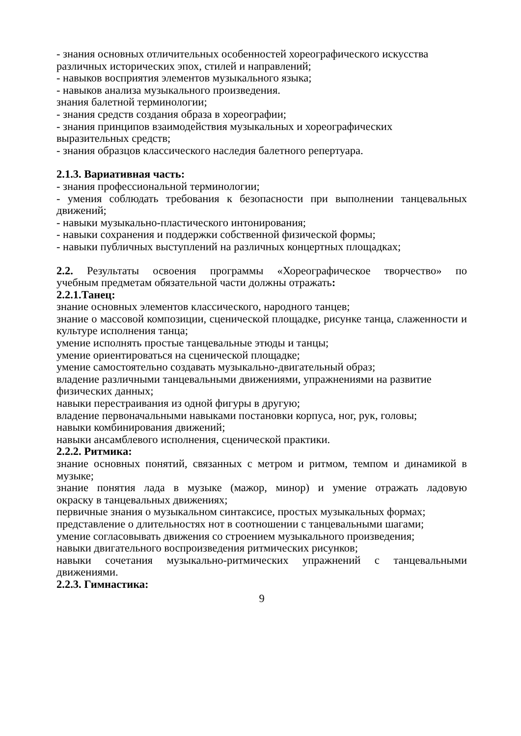- знания основных отличительных особенностей хореографического искусства различных исторических эпох, стилей и направлений;
- навыков восприятия элементов музыкального языка;
- навыков анализа музыкального произведения.
знания балетной терминологии;
- знания средств создания образа в хореографии;
- знания принципов взаимодействия музыкальных и хореографических выразительных средств;
- знания образцов классического наследия балетного репертуара.
2.1.3. Вариативная часть:
- знания профессиональной терминологии;
- умения соблюдать требования к безопасности при выполнении танцевальных
движений;
- навыки музыкально-пластического интонирования;
- навыки сохранения и поддержки собственной физической формы;
- навыки публичных выступлений на различных концертных площадках;
2.2. Результаты освоения программы «Хореографическое творчество» по
учебным предметам обязательной части должны отражать:
2.2.1.Танец:
знание основных элементов классического, народного танцев;
знание о массовой композиции, сценической площадке, рисунке танца, слаженности и
культуре исполнения танца;
умение исполнять простые танцевальные этюды и танцы;
умение ориентироваться на сценической площадке;
умение самостоятельно создавать музыкально-двигательный образ;
владение различными танцевальными движениями, упражнениями на развитие физических данных;
навыки перестраивания из одной фигуры в другую;
владение первоначальными навыками постановки корпуса, ног, рук, головы;
навыки комбинирования движений;
навыки ансамблевого исполнения, сценической практики.
2.2.2. Ритмика:
знание основных понятий, связанных с метром и ритмом, темпом и динамикой в
музыке;
знание понятия лада в музыке (мажор, минор) и умение отражать ладовую
окраску в танцевальных движениях;
первичные знания о музыкальном синтаксисе, простых музыкальных формах;
представление о длительностях нот в соотношении с танцевальными шагами;
умение согласовывать движения со строением музыкального произведения;
навыки двигательного воспроизведения ритмических рисунков;
навыки сочетания музыкально-ритмических упражнений с танцевальными
движениями.
2.2.3. Гимнастика:
9